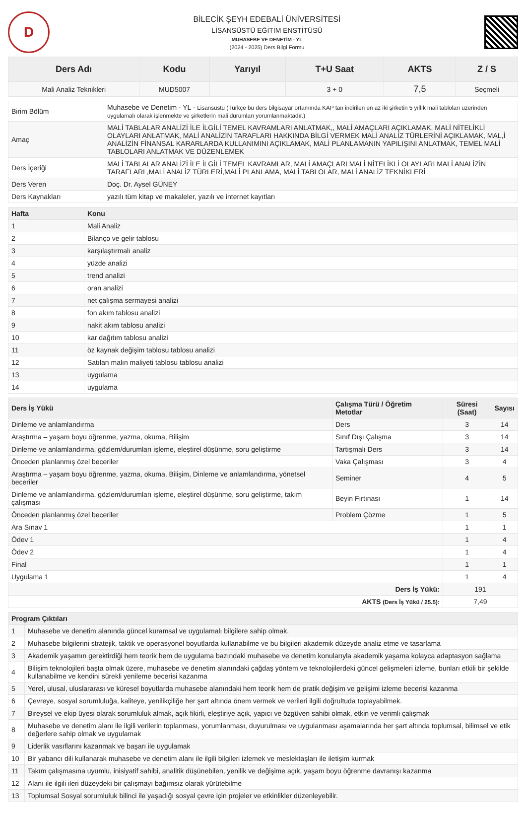D
BİLECİK ŞEYH EDEBALİ ÜNİVERSİTESİ
LİSANSÜSTÜ EĞİTİM ENSTİTÜSÜ
MUHASEBE VE DENETİM - YL
(2024 - 2025) Ders Bilgi Formu
| Ders Adı | Kodu | Yarıyıl | T+U Saat | AKTS | Z / S |
| --- | --- | --- | --- | --- | --- |
| Mali Analiz Teknikleri | MUD5007 | | 3 + 0 | 7,5 | Seçmeli |
| Birim Bölüm | Muhasebe ve Denetim - YL - Lisansüstü (Türkçe bu ders bilgisayar ortamında KAP tan indirilen en az iki şirketin 5 yıllık mali tabloları üzerinden uygulamalı olarak işlenmekte ve şirketlerin mali durumları yorumlanmaktadır.) |
| Amaç | MALİ TABLALAR ANALİZİ İLE İLGİLİ TEMEL KAVRAMLARI ANLATMAK,, MALİ AMAÇLARI AÇIKLAMAK, MALİ NİTELİKLİ OLAYLARI ANLATMAK, MALİ ANALİZİN TARAFLARI HAKKINDA BİLGİ VERMEK MALİ ANALİZ TÜRLERİNİ AÇIKLAMAK, MAL,İ ANALİZİN FİNANSAL KARARLARDA KULLANIMINI AÇIKLAMAK, MALİ PLANLAMANIN YAPILIŞINI ANLATMAK, TEMEL MALİ TABLOLARI ANLATMAK VE DÜZENLEMEK |
| Ders İçeriği | MALİ TABLALAR ANALİZİ İLE İLGİLİ TEMEL KAVRAMLAR, MALİ AMAÇLARI MALİ NİTELİKLİ OLAYLARI MALİ ANALİZİN TARAFLARI ,MALİ ANALİZ TÜRLERİ,MALİ PLANLAMA, MALİ TABLOLAR, MALİ ANALİZ TEKNİKLERİ |
| Ders Veren | Doç. Dr. Aysel GÜNEY |
| Ders Kaynakları | yazılı tüm kitap ve makaleler, yazılı ve internet kayıtları |
| Hafta | Konu |
| --- | --- |
| 1 | Mali Analiz |
| 2 | Bilanço ve gelir tablosu |
| 3 | karşılaştırmalı analiz |
| 4 | yüzde analizi |
| 5 | trend analizi |
| 6 | oran analizi |
| 7 | net çalışma sermayesi analizi |
| 8 | fon akım tablosu analizi |
| 9 | nakit akım tablosu analizi |
| 10 | kar dağıtım tablosu analizi |
| 11 | öz kaynak değişim tablosu tablosu analizi |
| 12 | Satılan malın maliyeti tablosu tablosu analizi |
| 13 | uygulama |
| 14 | uygulama |
| Ders İş Yükü | Çalışma Türü / Öğretim Metotlar | Süresi (Saat) | Sayısı |
| --- | --- | --- | --- |
| Dinleme ve anlamlandırma | Ders | 3 | 14 |
| Araştırma – yaşam boyu öğrenme, yazma, okuma, Bilişim | Sınıf Dışı Çalışma | 3 | 14 |
| Dinleme ve anlamlandırma, gözlem/durumları işleme, eleştirel düşünme, soru geliştirme | Tartışmalı Ders | 3 | 14 |
| Önceden planlanmış özel beceriler | Vaka Çalışması | 3 | 4 |
| Araştırma – yaşam boyu öğrenme, yazma, okuma, Bilişim, Dinleme ve anlamlandırma, yönetsel beceriler | Seminer | 4 | 5 |
| Dinleme ve anlamlandırma, gözlem/durumları işleme, eleştirel düşünme, soru geliştirme, takım çalışması | Beyin Fırtınası | 1 | 14 |
| Önceden planlanmış özel beceriler | Problem Çözme | 1 | 5 |
| Ara Sınav 1 | | 1 | 1 |
| Ödev 1 | | 1 | 4 |
| Ödev 2 | | 1 | 4 |
| Final | | 1 | 1 |
| Uygulama 1 | | 1 | 4 |
| Ders İş Yükü: | | 191 | |
| AKTS (Ders İş Yükü / 25.5): | | 7,49 | |
| Program Çıktıları | |
| --- | --- |
| 1 | Muhasebe ve denetim alanında güncel kuramsal ve uygulamalı bilgilere sahip olmak. |
| 2 | Muhasebe bilgilerini stratejik, taktik ve operasyonel boyutlarda kullanabilme ve bu bilgileri akademik düzeyde analiz etme ve tasarlama |
| 3 | Akademik yaşamın gerektirdiği hem teorik hem de uygulama bazındaki muhasebe ve denetim konularıyla akademik yaşama kolayca adaptasyon sağlama |
| 4 | Bilişim teknolojileri başta olmak üzere, muhasebe ve denetim alanındaki çağdaş yöntem ve teknolojilerdeki güncel gelişmeleri izleme, bunları etkili bir şekilde kullanabilme ve kendini sürekli yenileme becerisi kazanma |
| 5 | Yerel, ulusal, uluslararası ve küresel boyutlarda muhasebe alanındaki hem teorik hem de pratik değişim ve gelişimi izleme becerisi kazanma |
| 6 | Çevreye, sosyal sorumluluğa, kaliteye, yenilikçiliğe her şart altında önem vermek ve verileri ilgili doğrultuda toplayabilmek. |
| 7 | Bireysel ve ekip üyesi olarak sorumluluk almak, açık fikirli, eleştiriye açık, yapıcı ve özgüven sahibi olmak, etkin ve verimli çalışmak |
| 8 | Muhasebe ve denetim alanı ile ilgili verilerin toplanması, yorumlanması, duyurulması ve uygulanması aşamalarında her şart altında toplumsal, bilimsel ve etik değerlere sahip olmak ve uygulamak |
| 9 | Liderlik vasıflarını kazanmak ve başarı ile uygulamak |
| 10 | Bir yabancı dili kullanarak muhasebe ve denetim alanı ile ilgili bilgileri izlemek ve meslektaşları ile iletişim kurmak |
| 11 | Takım çalışmasına uyumlu, inisiyatif sahibi, analitik düşünebilen, yenilik ve değişime açık, yaşam boyu öğrenme davranışı kazanma |
| 12 | Alanı ile ilgili ileri düzeydeki bir çalışmayı bağımsız olarak yürütebilme |
| 13 | Toplumsal Sosyal sorumluluk bilinci ile yaşadığı sosyal çevre için projeler ve etkinlikler düzenleyebilir. |